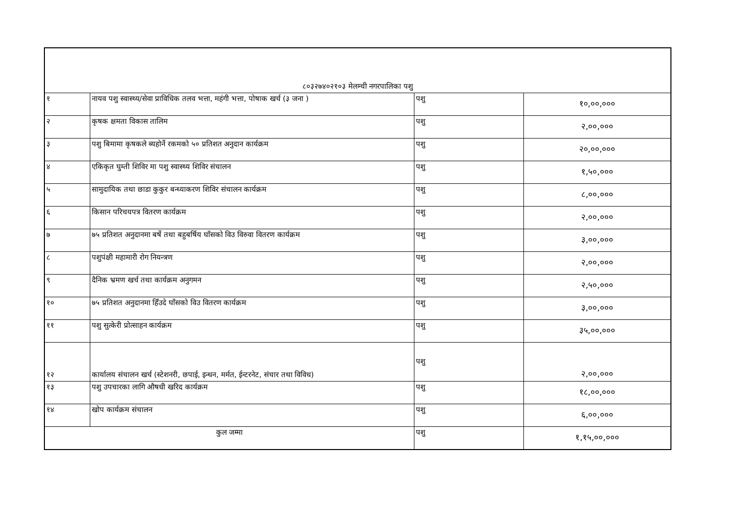| ८०३२७४०२१०३ मेलम्ची नगरपालिका पशु | | | |
| १ | नायव पशु स्वास्थ्य/सेवा प्राविधिक तलव भत्ता, महंगी भत्ता, पोषाक खर्च (३ जना ) | पशु | १०,००,००० |
| २ | कृषक क्षमता विकास तालिम | पशु | २,००,००० |
| ३ | पशु बिमामा कृषकले ब्यहोर्ने रकमको ५० प्रतिशत अनुदान कार्यक्रम | पशु | २०,००,००० |
| ४ | एकिकृत घुम्ती शिविर मा पशु स्वास्थ्य शिविर संचालन | पशु | १,५०,००० |
| ५ | सामुदायिक तथा छाडा कुकुर बन्ध्याकरण शिविर संचालन कार्यक्रम | पशु | ८,००,००० |
| ६ | किसान परिचयपत्र वितरण कार्यक्रम | पशु | २,००,००० |
| ७ | ७५ प्रतिशत अनुदानमा बर्षे तथा बहुबर्षिय घाँसको विउ विरुवा वितरण कार्यक्रम | पशु | ३,००,००० |
| ८ | पशुपंक्षी महामारी रोग नियन्त्रण | पशु | २,००,००० |
| ९ | दैनिक भ्रमण खर्च तथा कार्यक्रम अनुगमन | पशु | २,५०,००० |
| १० | ७५ प्रतिशत अनुदानमा हिँउदे घाँसको विउ वितरण कार्यक्रम | पशु | ३,००,००० |
| ११ | पशु सुत्केरी प्रोत्साहन कार्यक्रम | पशु | ३५,००,००० |
| १२ | कार्यालय संचालन खर्च (स्टेशनरी, छपाई, इन्धन, मर्मत, ईन्टरनेट, संचार तथा विविध) | पशु | २,००,००० |
| १३ | पशु उपचारका लागि औषधी खरिद कार्यक्रम | पशु | १८,००,००० |
| १४ | खोप कार्यक्रम संचालन | पशु | ६,००,००० |
| कुल जम्मा | | पशु | १,१५,००,००० |